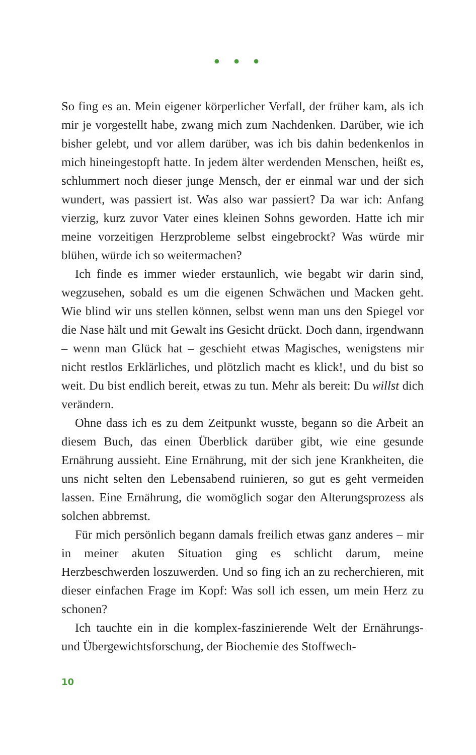• • •
So fing es an. Mein eigener körperlicher Verfall, der früher kam, als ich mir je vorgestellt habe, zwang mich zum Nachdenken. Darüber, wie ich bisher gelebt, und vor allem darüber, was ich bis dahin bedenkenlos in mich hineingestopft hatte. In jedem älter werdenden Menschen, heißt es, schlummert noch dieser junge Mensch, der er einmal war und der sich wundert, was passiert ist. Was also war passiert? Da war ich: Anfang vierzig, kurz zuvor Vater eines kleinen Sohns geworden. Hatte ich mir meine vorzeitigen Herzprobleme selbst eingebrockt? Was würde mir blühen, würde ich so weitermachen?
Ich finde es immer wieder erstaunlich, wie begabt wir darin sind, wegzusehen, sobald es um die eigenen Schwächen und Macken geht. Wie blind wir uns stellen können, selbst wenn man uns den Spiegel vor die Nase hält und mit Gewalt ins Gesicht drückt. Doch dann, irgendwann – wenn man Glück hat – geschieht etwas Magisches, wenigstens mir nicht restlos Erklärliches, und plötzlich macht es klick!, und du bist so weit. Du bist endlich bereit, etwas zu tun. Mehr als bereit: Du willst dich verändern.
Ohne dass ich es zu dem Zeitpunkt wusste, begann so die Arbeit an diesem Buch, das einen Überblick darüber gibt, wie eine gesunde Ernährung aussieht. Eine Ernährung, mit der sich jene Krankheiten, die uns nicht selten den Lebensabend ruinieren, so gut es geht vermeiden lassen. Eine Ernährung, die womöglich sogar den Alterungsprozess als solchen abbremst.
Für mich persönlich begann damals freilich etwas ganz anderes – mir in meiner akuten Situation ging es schlicht darum, meine Herzbeschwerden loszuwerden. Und so fing ich an zu recherchieren, mit dieser einfachen Frage im Kopf: Was soll ich essen, um mein Herz zu schonen?
Ich tauchte ein in die komplex-faszinierende Welt der Ernährungs- und Übergewichtsforschung, der Biochemie des Stoffwech-
10